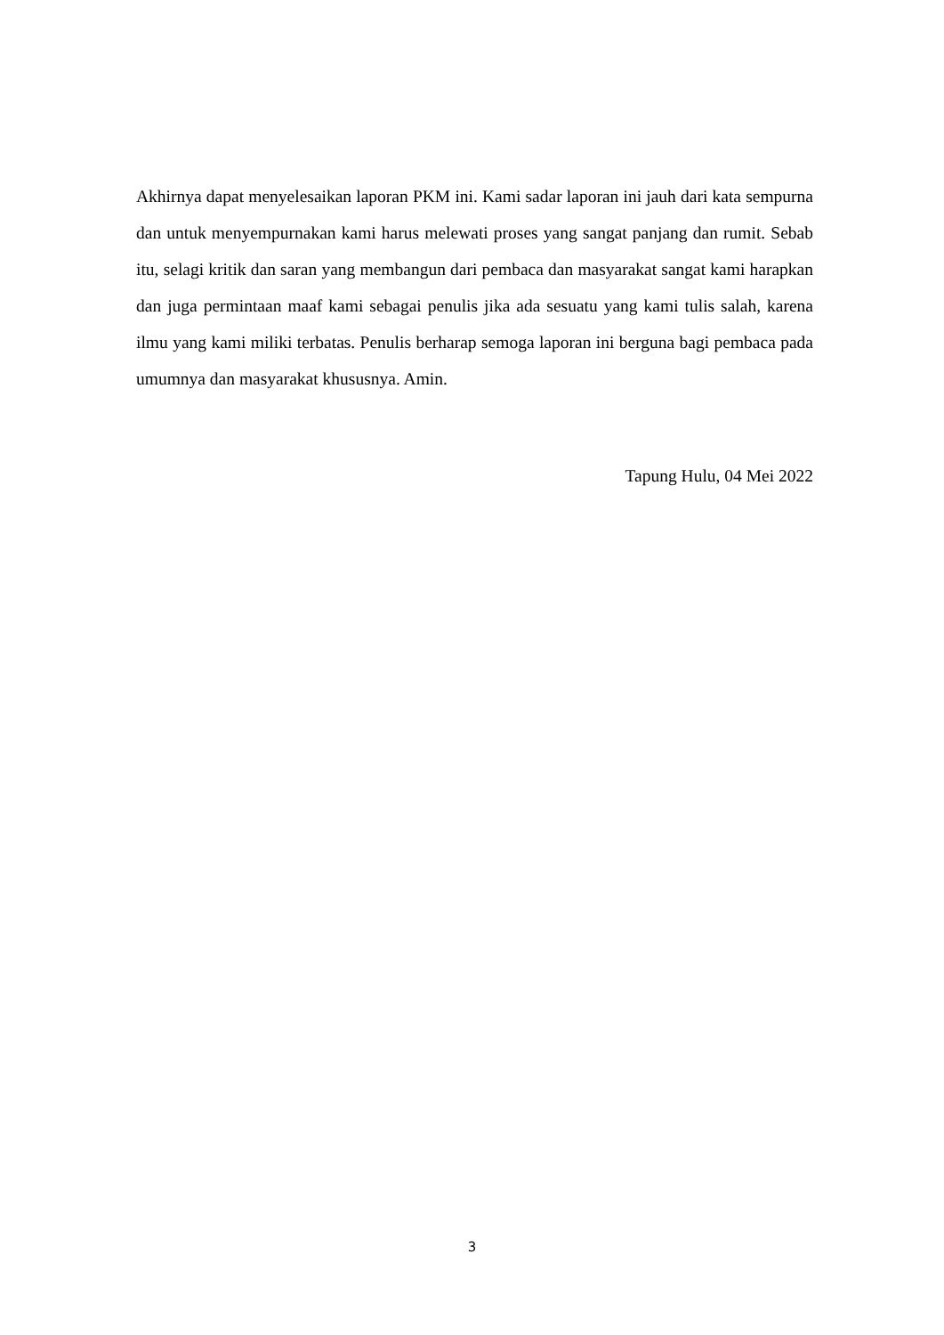Akhirnya dapat menyelesaikan laporan PKM ini. Kami sadar laporan ini jauh dari kata sempurna dan untuk menyempurnakan kami harus melewati proses yang sangat panjang dan rumit. Sebab itu, selagi kritik dan saran yang membangun dari pembaca dan masyarakat sangat kami harapkan dan juga permintaan maaf kami sebagai penulis jika ada sesuatu yang kami tulis salah, karena ilmu yang kami miliki terbatas. Penulis berharap semoga laporan ini berguna bagi pembaca pada umumnya dan masyarakat khususnya. Amin.
Tapung Hulu, 04 Mei 2022
3